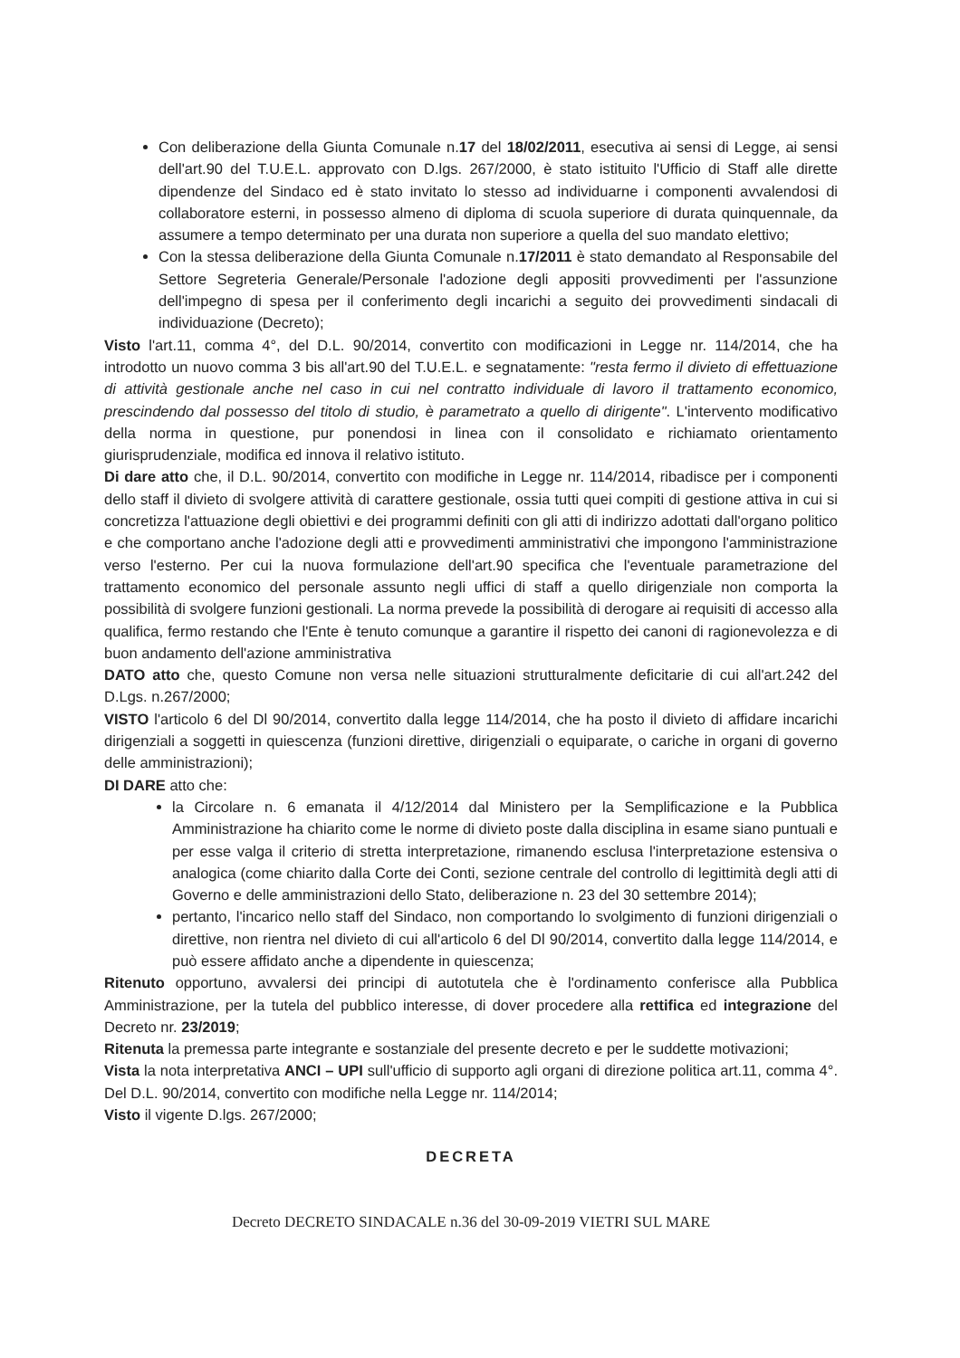Con deliberazione della Giunta Comunale n.17 del 18/02/2011, esecutiva ai sensi di Legge, ai sensi dell'art.90 del T.U.E.L. approvato con D.lgs. 267/2000, è stato istituito l'Ufficio di Staff alle dirette dipendenze del Sindaco ed è stato invitato lo stesso ad individuarne i componenti avvalendosi di collaboratore esterni, in possesso almeno di diploma di scuola superiore di durata quinquennale, da assumere a tempo determinato per una durata non superiore a quella del suo mandato elettivo;
Con la stessa deliberazione della Giunta Comunale n.17/2011 è stato demandato al Responsabile del Settore Segreteria Generale/Personale l'adozione degli appositi provvedimenti per l'assunzione dell'impegno di spesa per il conferimento degli incarichi a seguito dei provvedimenti sindacali di individuazione (Decreto);
Visto l'art.11, comma 4°, del D.L. 90/2014, convertito con modificazioni in Legge nr. 114/2014, che ha introdotto un nuovo comma 3 bis all'art.90 del T.U.E.L. e segnatamente: "resta fermo il divieto di effettuazione di attività gestionale anche nel caso in cui nel contratto individuale di lavoro il trattamento economico, prescindendo dal possesso del titolo di studio, è parametrato a quello di dirigente". L'intervento modificativo della norma in questione, pur ponendosi in linea con il consolidato e richiamato orientamento giurisprudenziale, modifica ed innova il relativo istituto.
Di dare atto che, il D.L. 90/2014, convertito con modifiche in Legge nr. 114/2014, ribadisce per i componenti dello staff il divieto di svolgere attività di carattere gestionale, ossia tutti quei compiti di gestione attiva in cui si concretizza l'attuazione degli obiettivi e dei programmi definiti con gli atti di indirizzo adottati dall'organo politico e che comportano anche l'adozione degli atti e provvedimenti amministrativi che impongono l'amministrazione verso l'esterno. Per cui la nuova formulazione dell'art.90 specifica che l'eventuale parametrazione del trattamento economico del personale assunto negli uffici di staff a quello dirigenziale non comporta la possibilità di svolgere funzioni gestionali. La norma prevede la possibilità di derogare ai requisiti di accesso alla qualifica, fermo restando che l'Ente è tenuto comunque a garantire il rispetto dei canoni di ragionevolezza e di buon andamento dell'azione amministrativa
DATO atto che, questo Comune non versa nelle situazioni strutturalmente deficitarie di cui all'art.242 del D.Lgs. n.267/2000;
VISTO l'articolo 6 del Dl 90/2014, convertito dalla legge 114/2014, che ha posto il divieto di affidare incarichi dirigenziali a soggetti in quiescenza (funzioni direttive, dirigenziali o equiparate, o cariche in organi di governo delle amministrazioni);
DI DARE atto che:
la Circolare n. 6 emanata il 4/12/2014 dal Ministero per la Semplificazione e la Pubblica Amministrazione ha chiarito come le norme di divieto poste dalla disciplina in esame siano puntuali e per esse valga il criterio di stretta interpretazione, rimanendo esclusa l'interpretazione estensiva o analogica (come chiarito dalla Corte dei Conti, sezione centrale del controllo di legittimità degli atti di Governo e delle amministrazioni dello Stato, deliberazione n. 23 del 30 settembre 2014);
pertanto, l'incarico nello staff del Sindaco, non comportando lo svolgimento di funzioni dirigenziali o direttive, non rientra nel divieto di cui all'articolo 6 del Dl 90/2014, convertito dalla legge 114/2014, e può essere affidato anche a dipendente in quiescenza;
Ritenuto opportuno, avvalersi dei principi di autotutela che è l'ordinamento conferisce alla Pubblica Amministrazione, per la tutela del pubblico interesse, di dover procedere alla rettifica ed integrazione del Decreto nr. 23/2019;
Ritenuta la premessa parte integrante e sostanziale del presente decreto e per le suddette motivazioni;
Vista la nota interpretativa ANCI – UPI sull'ufficio di supporto agli organi di direzione politica art.11, comma 4°. Del D.L. 90/2014, convertito con modifiche nella Legge nr. 114/2014;
Visto il vigente D.lgs. 267/2000;
DECRETA
Decreto DECRETO SINDACALE n.36 del 30-09-2019 VIETRI SUL MARE